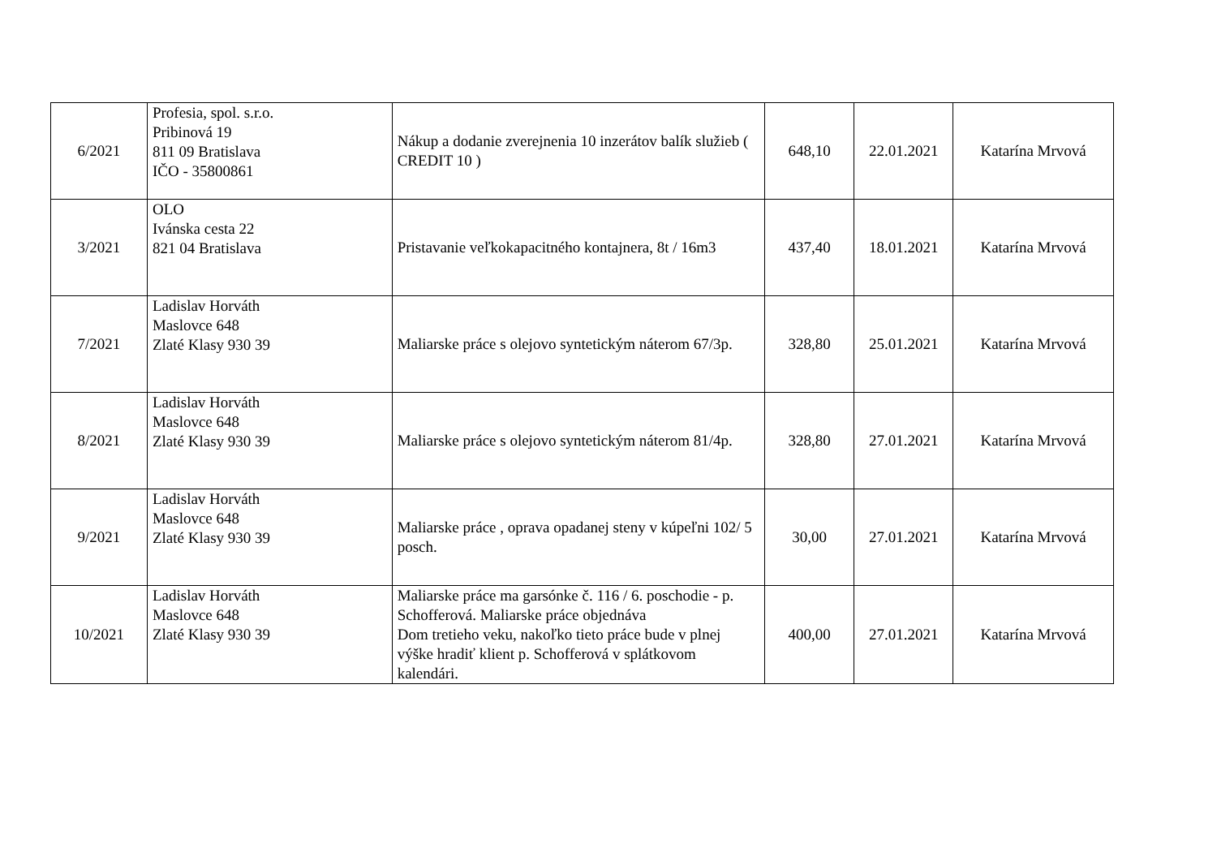| 6/2021 | Profesia, spol. s.r.o. Pribinová 19 811 09 Bratislava IČO - 35800861 | Nákup a dodanie zverejnenia 10 inzerátov balík služieb ( CREDIT 10 ) | 648,10 | 22.01.2021 | Katarína Mrvová |
| 3/2021 | OLO Ivánska cesta 22 821 04 Bratislava | Pristavanie veľkokapacitného kontajnera, 8t / 16m3 | 437,40 | 18.01.2021 | Katarína Mrvová |
| 7/2021 | Ladislav Horváth Maslovce 648 Zlaté Klasy 930 39 | Maliarske práce s olejovo syntetickým náterom 67/3p. | 328,80 | 25.01.2021 | Katarína Mrvová |
| 8/2021 | Ladislav Horváth Maslovce 648 Zlaté Klasy 930 39 | Maliarske práce s olejovo syntetickým náterom 81/4p. | 328,80 | 27.01.2021 | Katarína Mrvová |
| 9/2021 | Ladislav Horváth Maslovce 648 Zlaté Klasy 930 39 | Maliarske práce , oprava opadanej steny v kúpeľni 102/ 5 posch. | 30,00 | 27.01.2021 | Katarína Mrvová |
| 10/2021 | Ladislav Horváth Maslovce 648 Zlaté Klasy 930 39 | Maliarske práce ma garsónke č. 116 / 6. poschodie - p. Schofferová. Maliarske práce objednáva Dom tretieho veku, nakoľko tieto práce bude v plnej výške hradiť klient p. Schofferová v splátkovom kalendári. | 400,00 | 27.01.2021 | Katarína Mrvová |